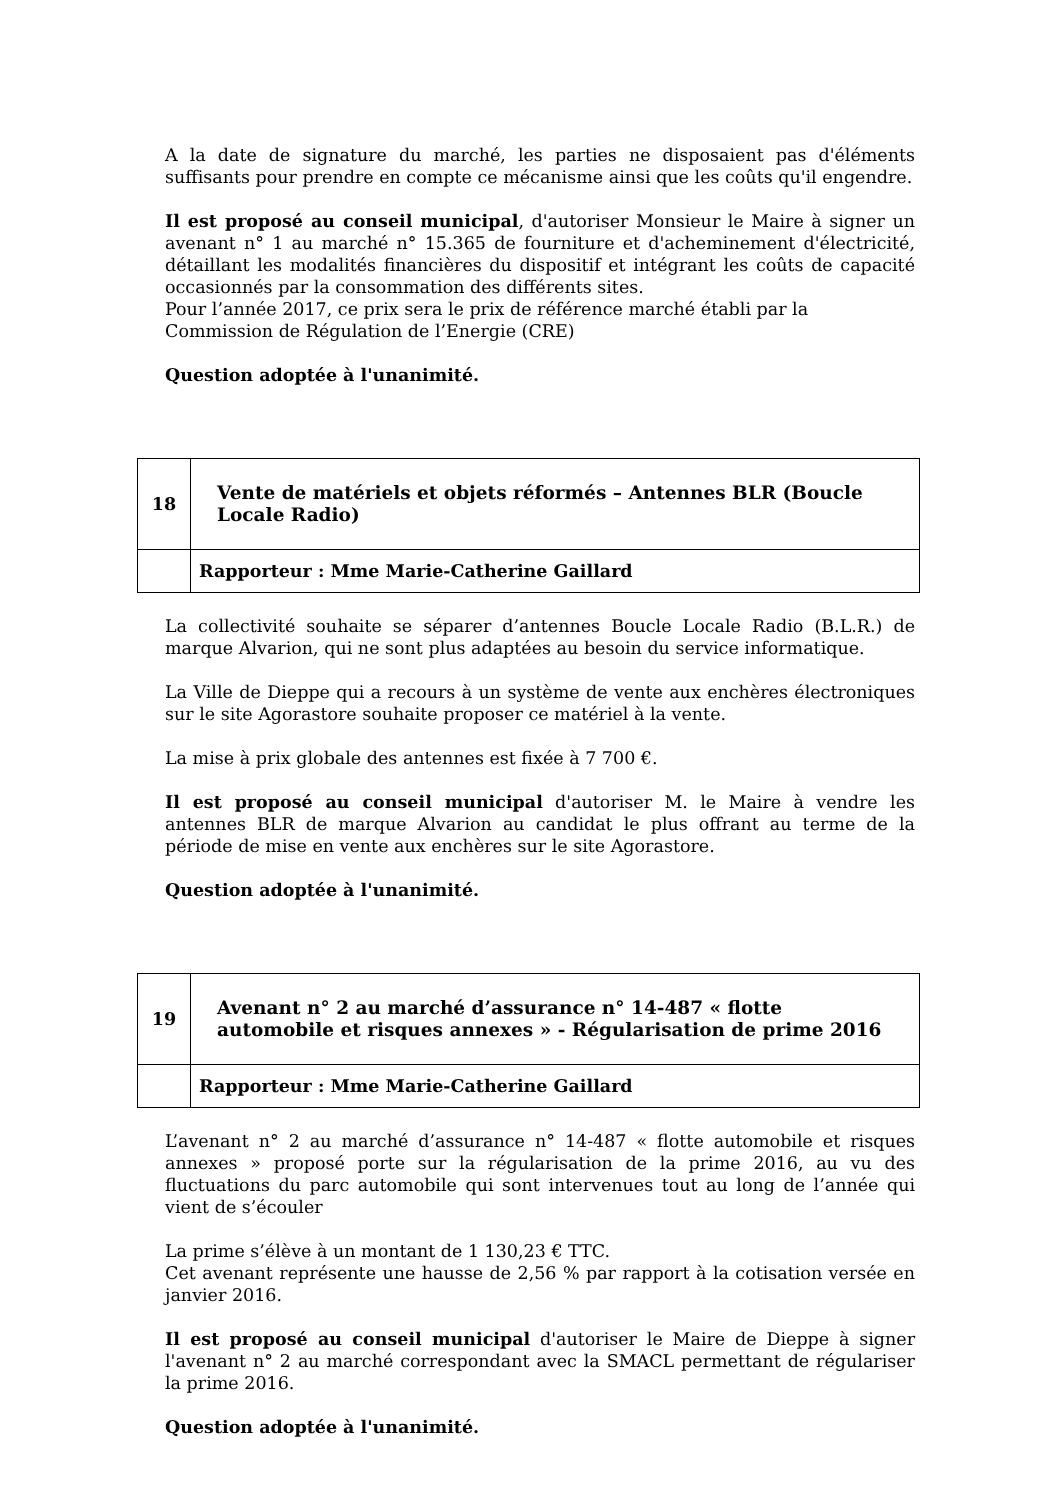A la date de signature du marché, les parties ne disposaient pas d'éléments suffisants pour prendre en compte ce mécanisme ainsi que les coûts qu'il engendre.
Il est proposé au conseil municipal, d'autoriser Monsieur le Maire à signer un avenant n° 1 au marché n° 15.365 de fourniture et d'acheminement d'électricité, détaillant les modalités financières du dispositif et intégrant les coûts de capacité occasionnés par la consommation des différents sites.
Pour l’année 2017, ce prix sera le prix de référence marché établi par la Commission de Régulation de l’Energie (CRE)
Question adoptée à l'unanimité.
| 18 | Vente de matériels et objets réformés – Antennes BLR (Boucle Locale Radio) |
| | Rapporteur : Mme Marie-Catherine Gaillard |
La collectivité souhaite se séparer d’antennes Boucle Locale Radio (B.L.R.) de marque Alvarion, qui ne sont plus adaptées au besoin du service informatique.
La Ville de Dieppe qui a recours à un système de vente aux enchères électroniques sur le site Agorastore souhaite proposer ce matériel à la vente.
La mise à prix globale des antennes est fixée à 7 700 €.
Il est proposé au conseil municipal d'autoriser M. le Maire à vendre les antennes BLR de marque Alvarion au candidat le plus offrant au terme de la période de mise en vente aux enchères sur le site Agorastore.
Question adoptée à l'unanimité.
| 19 | Avenant n° 2 au marché d’assurance n° 14-487 « flotte automobile et risques annexes » - Régularisation de prime 2016 |
| | Rapporteur : Mme Marie-Catherine Gaillard |
L’avenant n° 2 au marché d’assurance n° 14-487 « flotte automobile et risques annexes » proposé porte sur la régularisation de la prime 2016, au vu des fluctuations du parc automobile qui sont intervenues tout au long de l’année qui vient de s’écouler
La prime s’élève à un montant de 1 130,23 € TTC.
Cet avenant représente une hausse de 2,56 % par rapport à la cotisation versée en janvier 2016.
Il est proposé au conseil municipal d'autoriser le Maire de Dieppe à signer l'avenant n° 2 au marché correspondant avec la SMACL permettant de régulariser la prime 2016.
Question adoptée à l'unanimité.